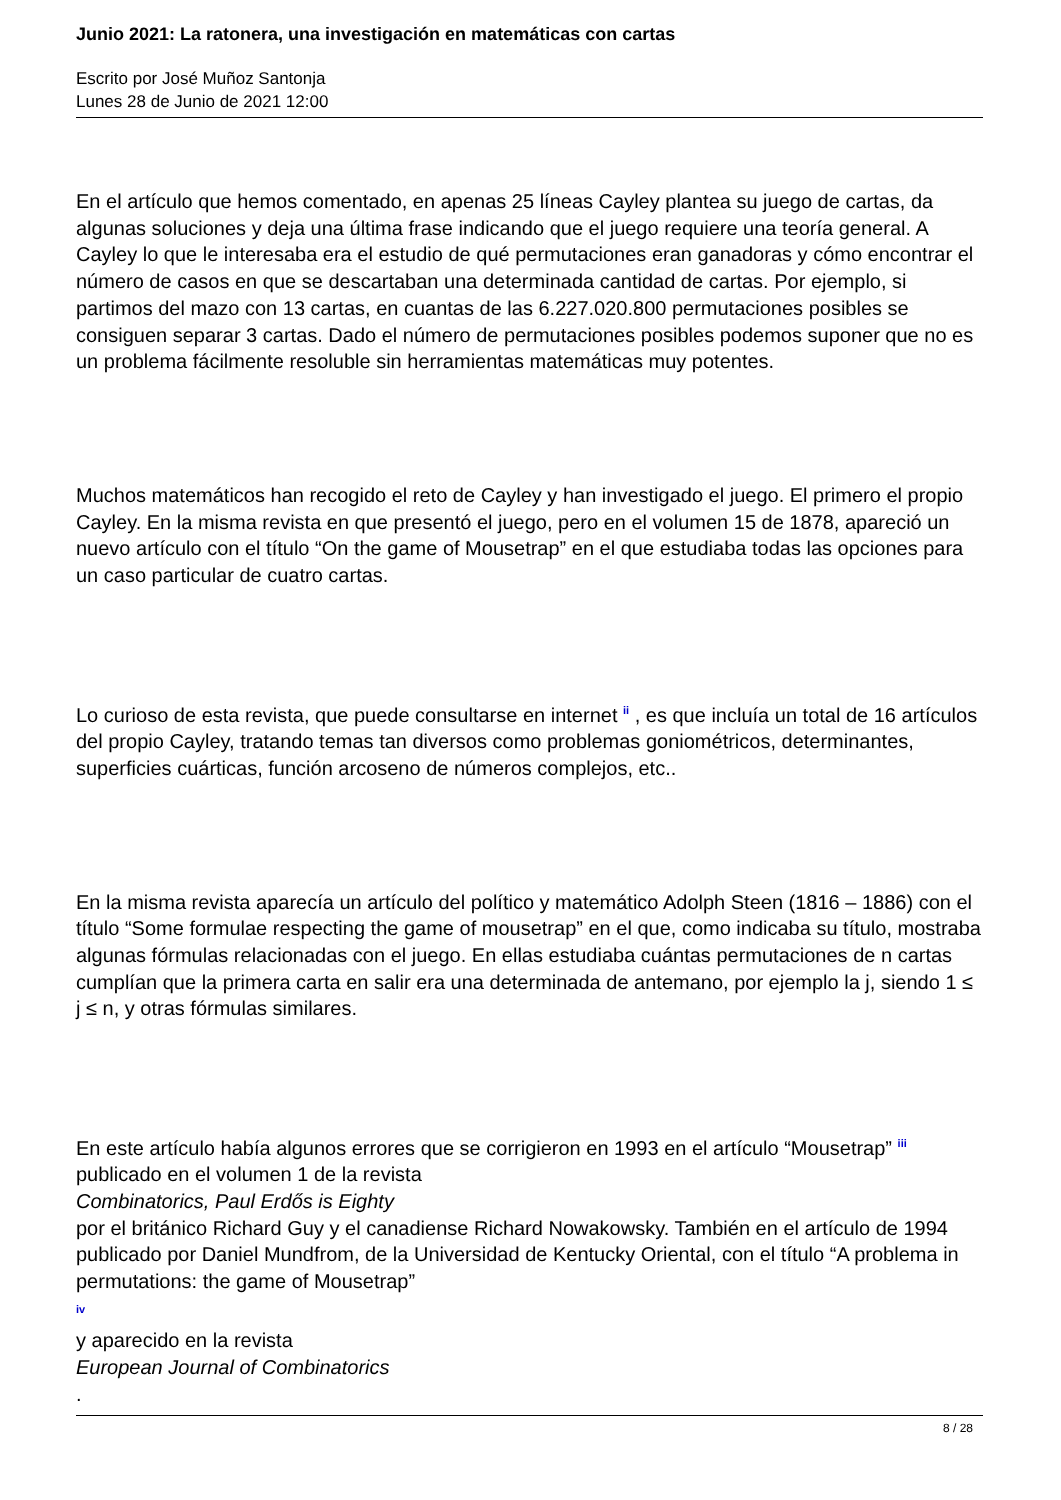Junio 2021: La ratonera, una investigación en matemáticas con cartas
Escrito por José Muñoz Santonja
Lunes 28 de Junio de 2021 12:00
En el artículo que hemos comentado, en apenas 25 líneas Cayley plantea su juego de cartas, da algunas soluciones y deja una última frase indicando que el juego requiere una teoría general. A Cayley lo que le interesaba era el estudio de qué permutaciones eran ganadoras y cómo encontrar el número de casos en que se descartaban una determinada cantidad de cartas. Por ejemplo, si partimos del mazo con 13 cartas, en cuantas de las 6.227.020.800 permutaciones posibles se consiguen separar 3 cartas. Dado el número de permutaciones posibles podemos suponer que no es un problema fácilmente resoluble sin herramientas matemáticas muy potentes.
Muchos matemáticos han recogido el reto de Cayley y han investigado el juego. El primero el propio Cayley. En la misma revista en que presentó el juego, pero en el volumen 15 de 1878, apareció un nuevo artículo con el título “On the game of Mousetrap” en el que estudiaba todas las opciones para un caso particular de cuatro cartas.
Lo curioso de esta revista, que puede consultarse en internet <sup>ii</sup> , es que incluía un total de 16 artículos del propio Cayley, tratando temas tan diversos como problemas goniométricos, determinantes, superficies cuárticas, función arcoseno de números complejos, etc..
En la misma revista aparecía un artículo del político y matemático Adolph Steen (1816 – 1886) con el título “Some formulae respecting the game of mousetrap” en el que, como indicaba su título, mostraba algunas fórmulas relacionadas con el juego. En ellas estudiaba cuántas permutaciones de n cartas cumplían que la primera carta en salir era una determinada de antemano, por ejemplo la j, siendo 1 ≤ j ≤ n, y otras fórmulas similares.
En este artículo había algunos errores que se corrigieron en 1993 en el artículo “Mousetrap” <sup>iii</sup>
publicado en el volumen 1 de la revista
Combinatorics, Paul Erdős is Eighty
por el británico Richard Guy y el canadiense Richard Nowakowsky. También en el artículo de 1994 publicado por Daniel Mundfrom, de la Universidad de Kentucky Oriental, con el título “A problema in permutations: the game of Mousetrap”
<sup>iv</sup>
y aparecido en la revista
European Journal of Combinatorics
.
8 / 28